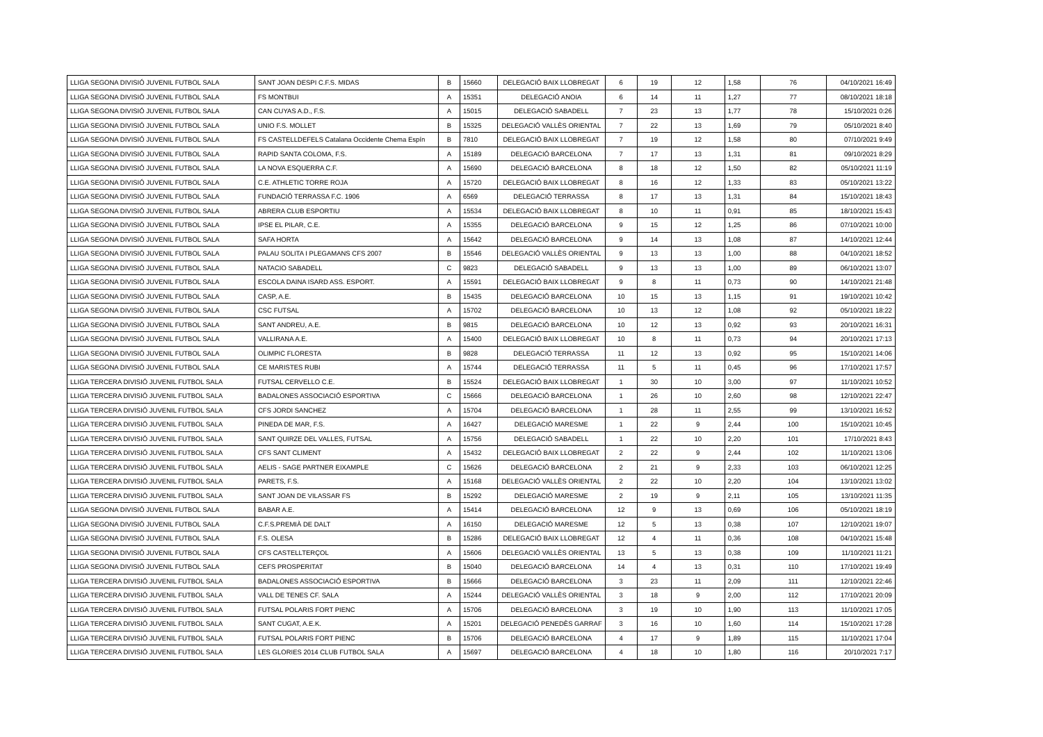| LLIGA SEGONA DIVISIÓ JUVENIL FUTBOL SALA | SANT JOAN DESPI C.F.S. MIDAS | B | 15660 | DELEGACIÓ BAIX LLOBREGAT | 6 | 19 | 12 | 1,58 | 76 | 04/10/2021 16:49 |
| LLIGA SEGONA DIVISIÓ JUVENIL FUTBOL SALA | FS MONTBUI | A | 15351 | DELEGACIÓ ANOIA | 6 | 14 | 11 | 1,27 | 77 | 08/10/2021 18:18 |
| LLIGA SEGONA DIVISIÓ JUVENIL FUTBOL SALA | CAN CUYAS A.D., F.S. | A | 15015 | DELEGACIÓ SABADELL | 7 | 23 | 13 | 1,77 | 78 | 15/10/2021 0:26 |
| LLIGA SEGONA DIVISIÓ JUVENIL FUTBOL SALA | UNIO F.S. MOLLET | B | 15325 | DELEGACIÓ VALLÈS ORIENTAL | 7 | 22 | 13 | 1,69 | 79 | 05/10/2021 8:40 |
| LLIGA SEGONA DIVISIÓ JUVENIL FUTBOL SALA | FS CASTELLDEFELS Catalana Occidente Chema Espín | B | 7810 | DELEGACIÓ BAIX LLOBREGAT | 7 | 19 | 12 | 1,58 | 80 | 07/10/2021 9:49 |
| LLIGA SEGONA DIVISIÓ JUVENIL FUTBOL SALA | RAPID SANTA COLOMA, F.S. | A | 15189 | DELEGACIÓ BARCELONA | 7 | 17 | 13 | 1,31 | 81 | 09/10/2021 8:29 |
| LLIGA SEGONA DIVISIÓ JUVENIL FUTBOL SALA | LA NOVA ESQUERRA C.F. | A | 15690 | DELEGACIÓ BARCELONA | 8 | 18 | 12 | 1,50 | 82 | 05/10/2021 11:19 |
| LLIGA SEGONA DIVISIÓ JUVENIL FUTBOL SALA | C.E. ATHLETIC TORRE ROJA | A | 15720 | DELEGACIÓ BAIX LLOBREGAT | 8 | 16 | 12 | 1,33 | 83 | 05/10/2021 13:22 |
| LLIGA SEGONA DIVISIÓ JUVENIL FUTBOL SALA | FUNDACIÓ TERRASSA F.C. 1906 | A | 6569 | DELEGACIÓ TERRASSA | 8 | 17 | 13 | 1,31 | 84 | 15/10/2021 18:43 |
| LLIGA SEGONA DIVISIÓ JUVENIL FUTBOL SALA | ABRERA CLUB ESPORTIU | A | 15534 | DELEGACIÓ BAIX LLOBREGAT | 8 | 10 | 11 | 0,91 | 85 | 18/10/2021 15:43 |
| LLIGA SEGONA DIVISIÓ JUVENIL FUTBOL SALA | IPSE EL PILAR, C.E. | A | 15355 | DELEGACIÓ BARCELONA | 9 | 15 | 12 | 1,25 | 86 | 07/10/2021 10:00 |
| LLIGA SEGONA DIVISIÓ JUVENIL FUTBOL SALA | SAFA HORTA | A | 15642 | DELEGACIÓ BARCELONA | 9 | 14 | 13 | 1,08 | 87 | 14/10/2021 12:44 |
| LLIGA SEGONA DIVISIÓ JUVENIL FUTBOL SALA | PALAU SOLITA I PLEGAMANS CFS 2007 | B | 15546 | DELEGACIÓ VALLÈS ORIENTAL | 9 | 13 | 13 | 1,00 | 88 | 04/10/2021 18:52 |
| LLIGA SEGONA DIVISIÓ JUVENIL FUTBOL SALA | NATACIO SABADELL | C | 9823 | DELEGACIÓ SABADELL | 9 | 13 | 13 | 1,00 | 89 | 06/10/2021 13:07 |
| LLIGA SEGONA DIVISIÓ JUVENIL FUTBOL SALA | ESCOLA DAINA ISARD ASS. ESPORT. | A | 15591 | DELEGACIÓ BAIX LLOBREGAT | 9 | 8 | 11 | 0,73 | 90 | 14/10/2021 21:48 |
| LLIGA SEGONA DIVISIÓ JUVENIL FUTBOL SALA | CASP, A.E. | B | 15435 | DELEGACIÓ BARCELONA | 10 | 15 | 13 | 1,15 | 91 | 19/10/2021 10:42 |
| LLIGA SEGONA DIVISIÓ JUVENIL FUTBOL SALA | CSC FUTSAL | A | 15702 | DELEGACIÓ BARCELONA | 10 | 13 | 12 | 1,08 | 92 | 05/10/2021 18:22 |
| LLIGA SEGONA DIVISIÓ JUVENIL FUTBOL SALA | SANT ANDREU, A.E. | B | 9815 | DELEGACIÓ BARCELONA | 10 | 12 | 13 | 0,92 | 93 | 20/10/2021 16:31 |
| LLIGA SEGONA DIVISIÓ JUVENIL FUTBOL SALA | VALLIRANA A.E. | A | 15400 | DELEGACIÓ BAIX LLOBREGAT | 10 | 8 | 11 | 0,73 | 94 | 20/10/2021 17:13 |
| LLIGA SEGONA DIVISIÓ JUVENIL FUTBOL SALA | OLIMPIC FLORESTA | B | 9828 | DELEGACIÓ TERRASSA | 11 | 12 | 13 | 0,92 | 95 | 15/10/2021 14:06 |
| LLIGA SEGONA DIVISIÓ JUVENIL FUTBOL SALA | CE MARISTES RUBI | A | 15744 | DELEGACIÓ TERRASSA | 11 | 5 | 11 | 0,45 | 96 | 17/10/2021 17:57 |
| LLIGA TERCERA DIVISIÓ JUVENIL FUTBOL SALA | FUTSAL CERVELLO C.E. | B | 15524 | DELEGACIÓ BAIX LLOBREGAT | 1 | 30 | 10 | 3,00 | 97 | 11/10/2021 10:52 |
| LLIGA TERCERA DIVISIÓ JUVENIL FUTBOL SALA | BADALONES ASSOCIACIÓ ESPORTIVA | C | 15666 | DELEGACIÓ BARCELONA | 1 | 26 | 10 | 2,60 | 98 | 12/10/2021 22:47 |
| LLIGA TERCERA DIVISIÓ JUVENIL FUTBOL SALA | CFS JORDI SANCHEZ | A | 15704 | DELEGACIÓ BARCELONA | 1 | 28 | 11 | 2,55 | 99 | 13/10/2021 16:52 |
| LLIGA TERCERA DIVISIÓ JUVENIL FUTBOL SALA | PINEDA DE MAR, F.S. | A | 16427 | DELEGACIÓ MARESME | 1 | 22 | 9 | 2,44 | 100 | 15/10/2021 10:45 |
| LLIGA TERCERA DIVISIÓ JUVENIL FUTBOL SALA | SANT QUIRZE DEL VALLES, FUTSAL | A | 15756 | DELEGACIÓ SABADELL | 1 | 22 | 10 | 2,20 | 101 | 17/10/2021 8:43 |
| LLIGA TERCERA DIVISIÓ JUVENIL FUTBOL SALA | CFS SANT CLIMENT | A | 15432 | DELEGACIÓ BAIX LLOBREGAT | 2 | 22 | 9 | 2,44 | 102 | 11/10/2021 13:06 |
| LLIGA TERCERA DIVISIÓ JUVENIL FUTBOL SALA | AELIS - SAGE PARTNER EIXAMPLE | C | 15626 | DELEGACIÓ BARCELONA | 2 | 21 | 9 | 2,33 | 103 | 06/10/2021 12:25 |
| LLIGA TERCERA DIVISIÓ JUVENIL FUTBOL SALA | PARETS, F.S. | A | 15168 | DELEGACIÓ VALLÈS ORIENTAL | 2 | 22 | 10 | 2,20 | 104 | 13/10/2021 13:02 |
| LLIGA TERCERA DIVISIÓ JUVENIL FUTBOL SALA | SANT JOAN DE VILASSAR FS | B | 15292 | DELEGACIÓ MARESME | 2 | 19 | 9 | 2,11 | 105 | 13/10/2021 11:35 |
| LLIGA SEGONA DIVISIÓ JUVENIL FUTBOL SALA | BABAR A.E. | A | 15414 | DELEGACIÓ BARCELONA | 12 | 9 | 13 | 0,69 | 106 | 05/10/2021 18:19 |
| LLIGA SEGONA DIVISIÓ JUVENIL FUTBOL SALA | C.F.S.PREMIÀ DE DALT | A | 16150 | DELEGACIÓ MARESME | 12 | 5 | 13 | 0,38 | 107 | 12/10/2021 19:07 |
| LLIGA SEGONA DIVISIÓ JUVENIL FUTBOL SALA | F.S. OLESA | B | 15286 | DELEGACIÓ BAIX LLOBREGAT | 12 | 4 | 11 | 0,36 | 108 | 04/10/2021 15:48 |
| LLIGA SEGONA DIVISIÓ JUVENIL FUTBOL SALA | CFS CASTELLTERÇOL | A | 15606 | DELEGACIÓ VALLÈS ORIENTAL | 13 | 5 | 13 | 0,38 | 109 | 11/10/2021 11:21 |
| LLIGA SEGONA DIVISIÓ JUVENIL FUTBOL SALA | CEFS PROSPERITAT | B | 15040 | DELEGACIÓ BARCELONA | 14 | 4 | 13 | 0,31 | 110 | 17/10/2021 19:49 |
| LLIGA TERCERA DIVISIÓ JUVENIL FUTBOL SALA | BADALONES ASSOCIACIÓ ESPORTIVA | B | 15666 | DELEGACIÓ BARCELONA | 3 | 23 | 11 | 2,09 | 111 | 12/10/2021 22:46 |
| LLIGA TERCERA DIVISIÓ JUVENIL FUTBOL SALA | VALL DE TENES CF. SALA | A | 15244 | DELEGACIÓ VALLÈS ORIENTAL | 3 | 18 | 9 | 2,00 | 112 | 17/10/2021 20:09 |
| LLIGA TERCERA DIVISIÓ JUVENIL FUTBOL SALA | FUTSAL POLARIS FORT PIENC | A | 15706 | DELEGACIÓ BARCELONA | 3 | 19 | 10 | 1,90 | 113 | 11/10/2021 17:05 |
| LLIGA TERCERA DIVISIÓ JUVENIL FUTBOL SALA | SANT CUGAT, A.E.K. | A | 15201 | DELEGACIÓ PENEDÈS GARRAF | 3 | 16 | 10 | 1,60 | 114 | 15/10/2021 17:28 |
| LLIGA TERCERA DIVISIÓ JUVENIL FUTBOL SALA | FUTSAL POLARIS FORT PIENC | B | 15706 | DELEGACIÓ BARCELONA | 4 | 17 | 9 | 1,89 | 115 | 11/10/2021 17:04 |
| LLIGA TERCERA DIVISIÓ JUVENIL FUTBOL SALA | LES GLORIES 2014 CLUB FUTBOL SALA | A | 15697 | DELEGACIÓ BARCELONA | 4 | 18 | 10 | 1,80 | 116 | 20/10/2021 7:17 |